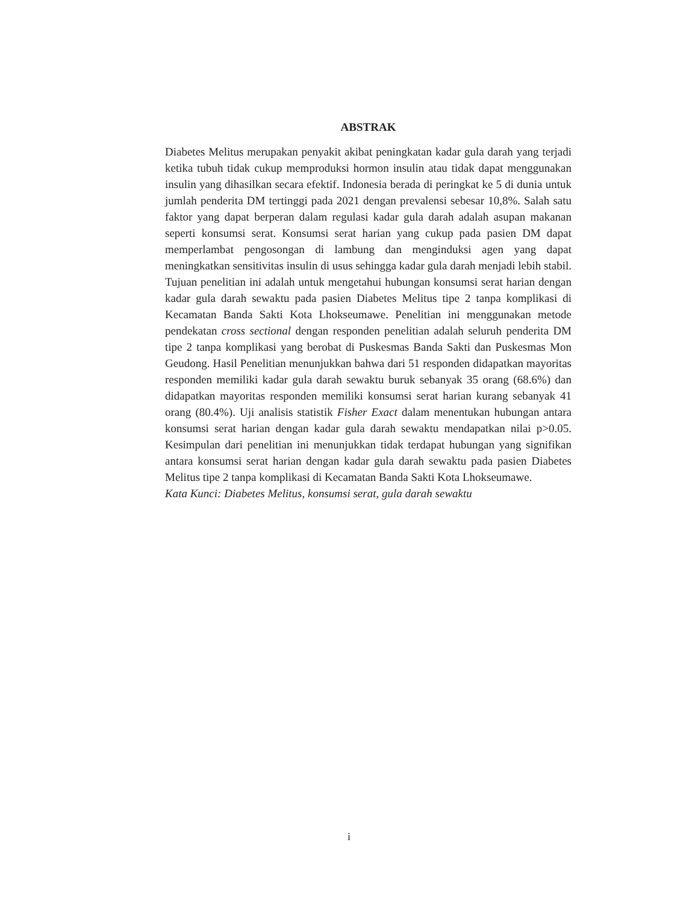ABSTRAK
Diabetes Melitus merupakan penyakit akibat peningkatan kadar gula darah yang terjadi ketika tubuh tidak cukup memproduksi hormon insulin atau tidak dapat menggunakan insulin yang dihasilkan secara efektif. Indonesia berada di peringkat ke 5 di dunia untuk jumlah penderita DM tertinggi pada 2021 dengan prevalensi sebesar 10,8%. Salah satu faktor yang dapat berperan dalam regulasi kadar gula darah adalah asupan makanan seperti konsumsi serat. Konsumsi serat harian yang cukup pada pasien DM dapat memperlambat pengosongan di lambung dan menginduksi agen yang dapat meningkatkan sensitivitas insulin di usus sehingga kadar gula darah menjadi lebih stabil. Tujuan penelitian ini adalah untuk mengetahui hubungan konsumsi serat harian dengan kadar gula darah sewaktu pada pasien Diabetes Melitus tipe 2 tanpa komplikasi di Kecamatan Banda Sakti Kota Lhokseumawe. Penelitian ini menggunakan metode pendekatan cross sectional dengan responden penelitian adalah seluruh penderita DM tipe 2 tanpa komplikasi yang berobat di Puskesmas Banda Sakti dan Puskesmas Mon Geudong. Hasil Penelitian menunjukkan bahwa dari 51 responden didapatkan mayoritas responden memiliki kadar gula darah sewaktu buruk sebanyak 35 orang (68.6%) dan didapatkan mayoritas responden memiliki konsumsi serat harian kurang sebanyak 41 orang (80.4%). Uji analisis statistik Fisher Exact dalam menentukan hubungan antara konsumsi serat harian dengan kadar gula darah sewaktu mendapatkan nilai p>0.05. Kesimpulan dari penelitian ini menunjukkan tidak terdapat hubungan yang signifikan antara konsumsi serat harian dengan kadar gula darah sewaktu pada pasien Diabetes Melitus tipe 2 tanpa komplikasi di Kecamatan Banda Sakti Kota Lhokseumawe.
Kata Kunci: Diabetes Melitus, konsumsi serat, gula darah sewaktu
i